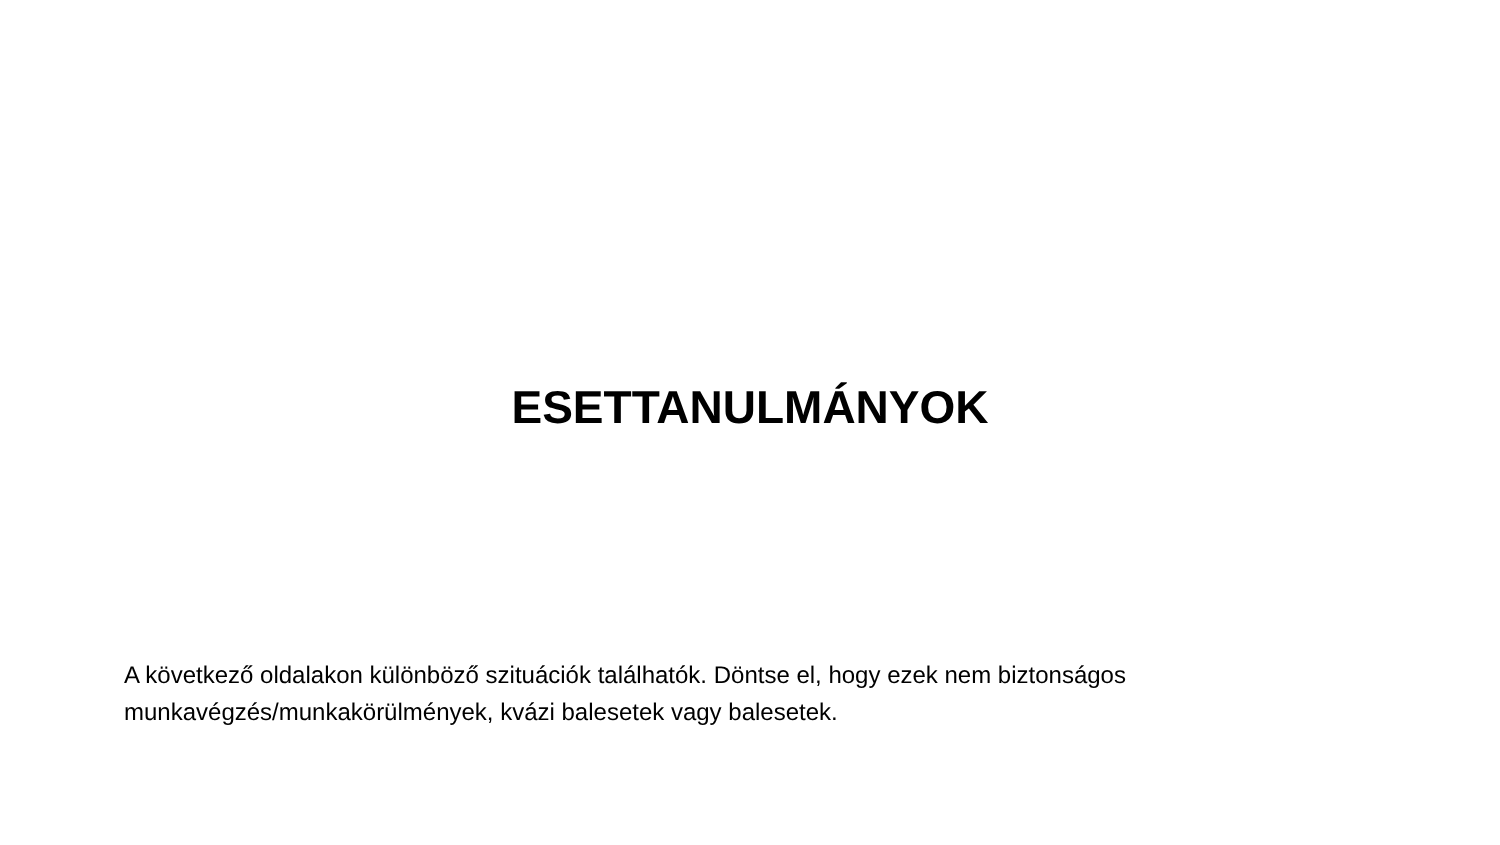ESETTANULMÁNYOK
A következő oldalakon különböző szituációk találhatók. Döntse el, hogy ezek nem biztonságos munkavégzés/munkakörülmények, kvázi balesetek vagy balesetek.